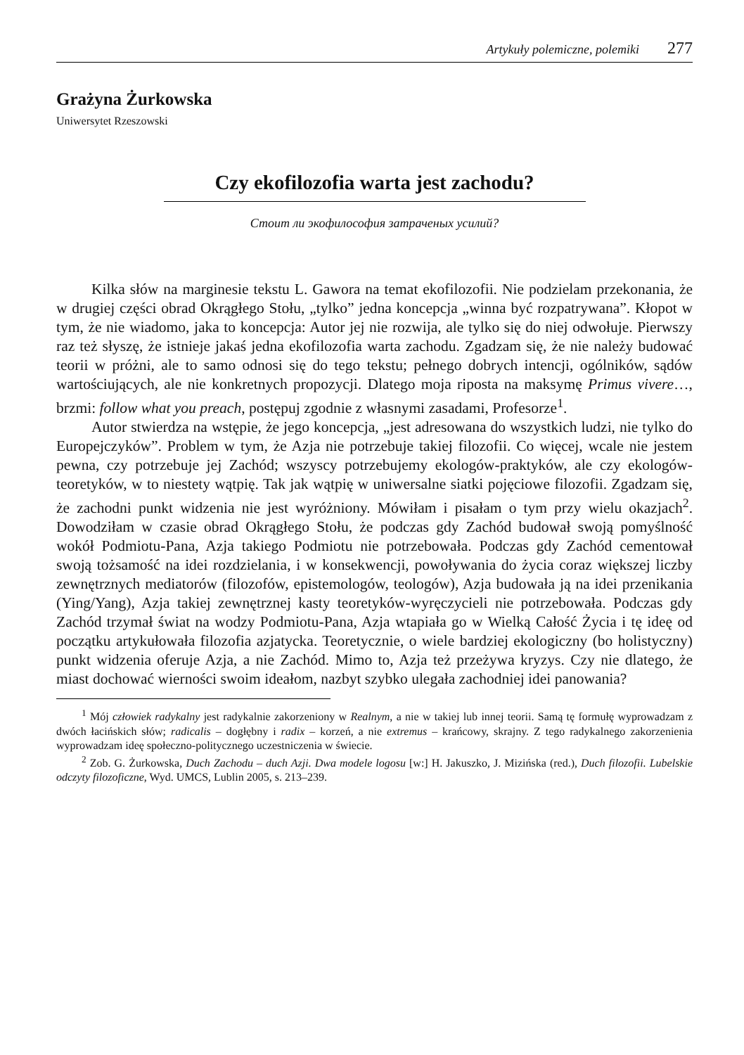Artykuły polemiczne, polemiki 277
Grażyna Żurkowska
Uniwersytet Rzeszowski
Czy ekofilozofia warta jest zachodu?
Стоит ли экофилософия затраченых усилий?
Kilka słów na marginesie tekstu L. Gawora na temat ekofilozofii. Nie podzielam przekonania, że w drugiej części obrad Okrągłego Stołu, „tylko” jedna koncepcja „winna być rozpatrywana”. Kłopot w tym, że nie wiadomo, jaka to koncepcja: Autor jej nie rozwija, ale tylko się do niej odwołuje. Pierwszy raz też słyszę, że istnieje jakaś jedna ekofilozofia warta zachodu. Zgadzam się, że nie należy budować teorii w próżni, ale to samo odnosi się do tego tekstu; pełnego dobrych intencji, ogólników, sądów wartościujących, ale nie konkretnych propozycji. Dlatego moja riposta na maksymę Primus vivere…, brzmi: follow what you preach, postępuj zgodnie z własnymi zasadami, Profesorze<sup>1</sup>.
Autor stwierdza na wstępie, że jego koncepcja, „jest adresowana do wszystkich ludzi, nie tylko do Europejczyków”. Problem w tym, że Azja nie potrzebuje takiej filozofii. Co więcej, wcale nie jestem pewna, czy potrzebuje jej Zachód; wszyscy potrzebujemy ekologów-praktyków, ale czy ekologów-teoretyków, w to niestety wątpię. Tak jak wątpię w uniwersalne siatki pojęciowe filozofii. Zgadzam się, że zachodni punkt widzenia nie jest wyróżniony. Mówiłam i pisałam o tym przy wielu okazjach<sup>2</sup>. Dowodziłam w czasie obrad Okrągłego Stołu, że podczas gdy Zachód budował swoją pomyślność wokół Podmiotu-Pana, Azja takiego Podmiotu nie potrzebowała. Podczas gdy Zachód cementował swoją tożsamość na idei rozdzielania, i w konsekwencji, powoływania do życia coraz większej liczby zewnętrznych mediatorów (filozofów, epistemologów, teologów), Azja budowała ją na idei przenikania (Ying/Yang), Azja takiej zewnętrznej kasty teoretyków-wyręczycieli nie potrzebowała. Podczas gdy Zachód trzymał świat na wodzy Podmiotu-Pana, Azja wtapiała go w Wielką Całość Życia i tę ideę od początku artykułowała filozofia azjatycka. Teoretycznie, o wiele bardziej ekologiczny (bo holistyczny) punkt widzenia oferuje Azja, a nie Zachód. Mimo to, Azja też przeżywa kryzys. Czy nie dlatego, że miast dochować wierności swoim ideałom, nazbyt szybko ulegała zachodniej idei panowania?
<sup>1</sup> Mój człowiek radykalny jest radykalnie zakorzeniony w Realnym, a nie w takiej lub innej teorii. Samą tę formułę wyprowadzam z dwóch łacińskich słów; radicalis – dogłębny i radix – korzeń, a nie extremus – krańcowy, skrajny. Z tego radykalnego zakorzenienia wyprowadzam ideę społeczno-politycznego uczestniczenia w świecie.
<sup>2</sup> Zob. G. Żurkowska, Duch Zachodu – duch Azji. Dwa modele logosu [w:] H. Jakuszko, J. Mizińska (red.), Duch filozofii. Lubelskie odczyty filozoficzne, Wyd. UMCS, Lublin 2005, s. 213–239.